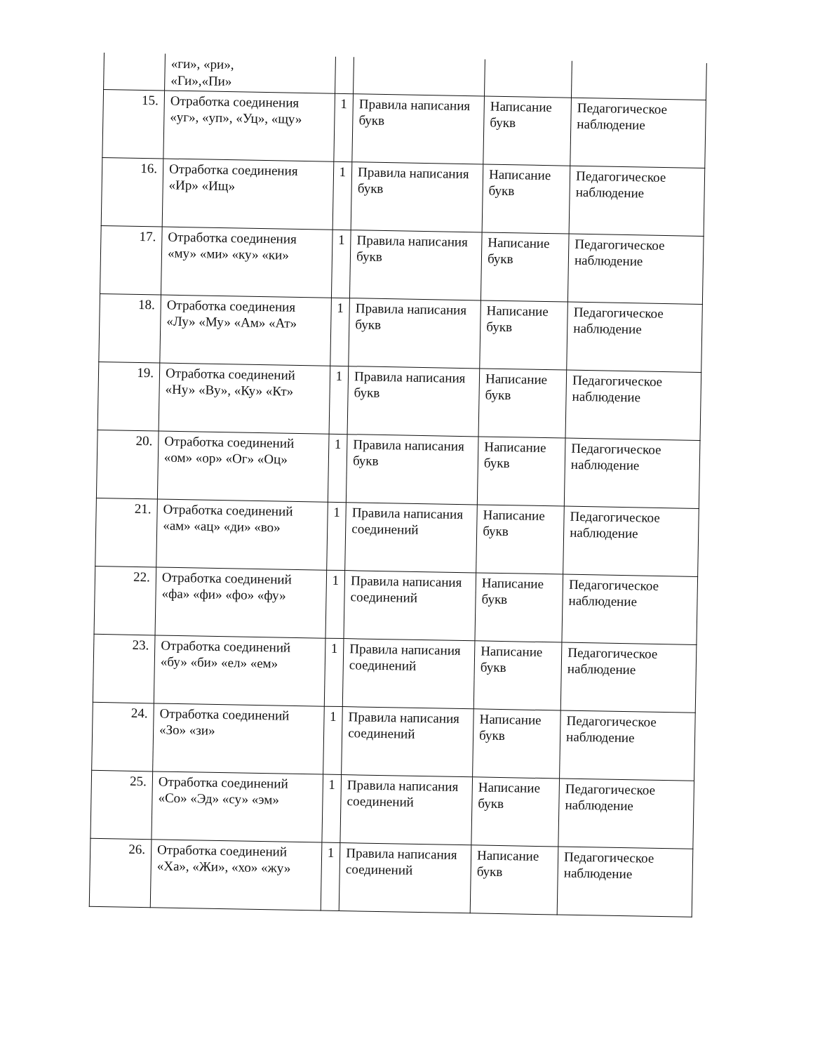| | «ги», «ри», «Ги»,«Пи» | | | | |
| 15. | Отработка соединения «уг», «уп», «Уц», «щу» | 1 | Правила написания букв | Написание букв | Педагогическое наблюдение |
| 16. | Отработка соединения «Ир» «Ищ» | 1 | Правила написания букв | Написание букв | Педагогическое наблюдение |
| 17. | Отработка соединения «му» «ми» «ку» «ки» | 1 | Правила написания букв | Написание букв | Педагогическое наблюдение |
| 18. | Отработка соединения «Лу» «Му» «Ам» «Ат» | 1 | Правила написания букв | Написание букв | Педагогическое наблюдение |
| 19. | Отработка соединений «Ну» «Ву», «Ку» «Кт» | 1 | Правила написания букв | Написание букв | Педагогическое наблюдение |
| 20. | Отработка соединений «ом» «ор» «Ог» «Оц» | 1 | Правила написания букв | Написание букв | Педагогическое наблюдение |
| 21. | Отработка соединений «ам» «ац» «ди» «во» | 1 | Правила написания соединений | Написание букв | Педагогическое наблюдение |
| 22. | Отработка соединений «фа» «фи» «фо» «фу» | 1 | Правила написания соединений | Написание букв | Педагогическое наблюдение |
| 23. | Отработка соединений «бу» «би» «ел» «ем» | 1 | Правила написания соединений | Написание букв | Педагогическое наблюдение |
| 24. | Отработка соединений «Зо» «зи» | 1 | Правила написания соединений | Написание букв | Педагогическое наблюдение |
| 25. | Отработка соединений «Со» «Эд» «су» «эм» | 1 | Правила написания соединений | Написание букв | Педагогическое наблюдение |
| 26. | Отработка соединений «Ха», «Жи», «хо» «жу» | 1 | Правила написания соединений | Написание букв | Педагогическое наблюдение |